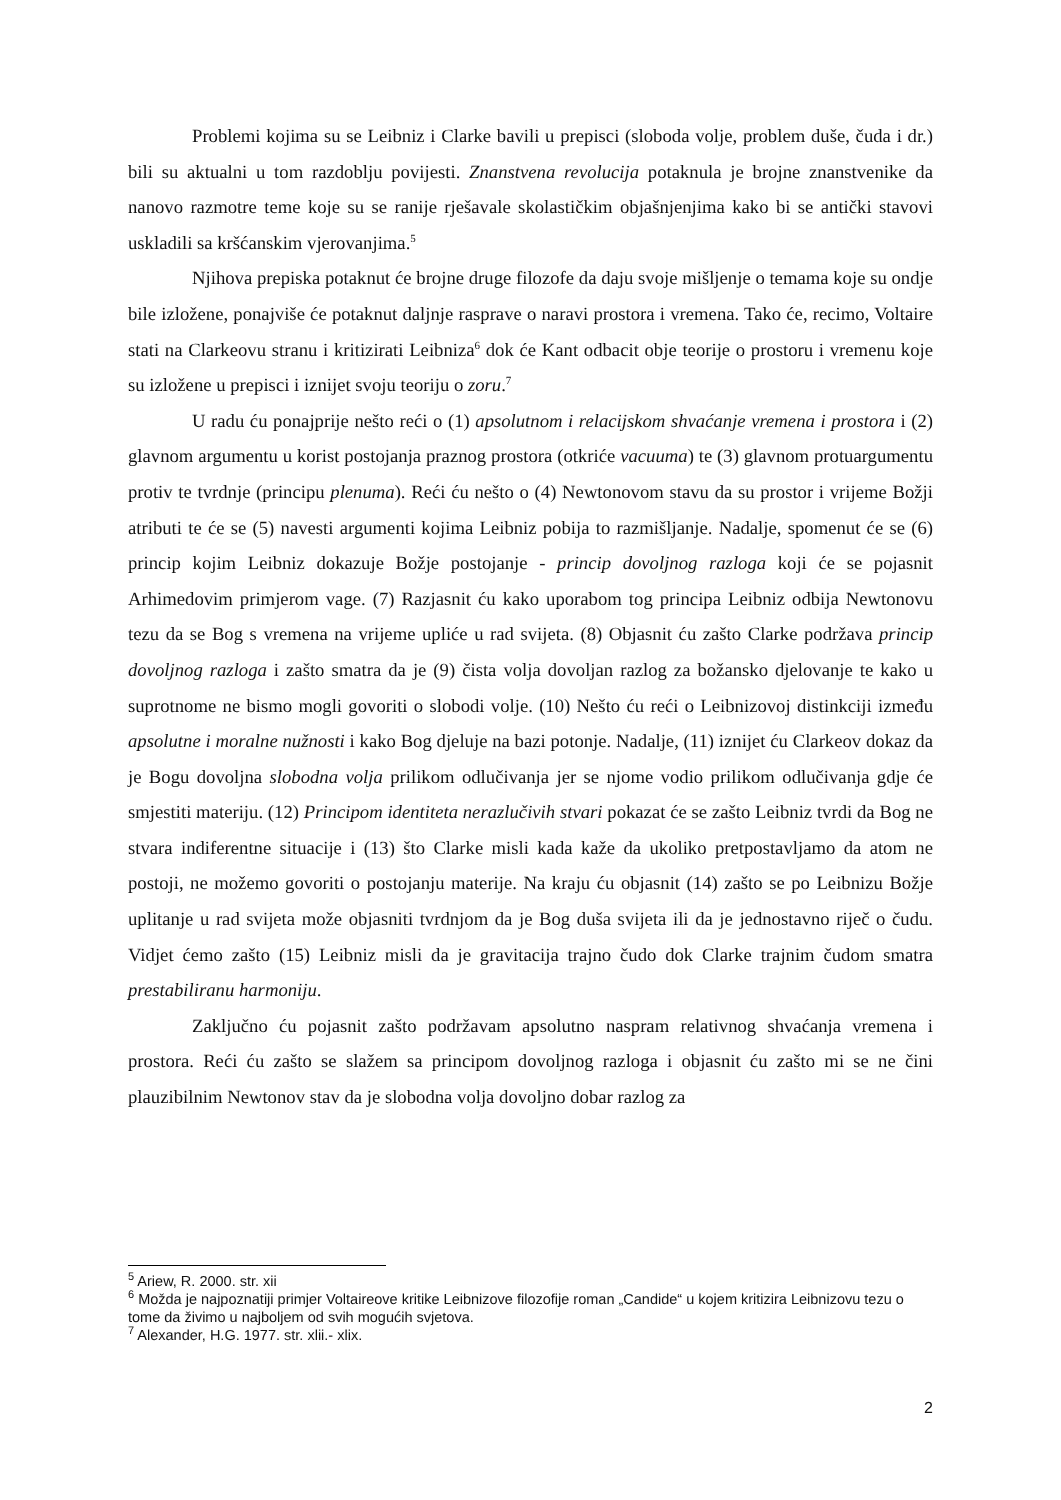Problemi kojima su se Leibniz i Clarke bavili u prepisci (sloboda volje, problem duše, čuda i dr.) bili su aktualni u tom razdoblju povijesti. Znanstvena revolucija potaknula je brojne znanstvenike da nanovo razmotre teme koje su se ranije rješavale skolastičkim objašnjenjima kako bi se antički stavovi uskladili sa kršćanskim vjerovanjima.<sup>5</sup>
Njihova prepiska potaknut će brojne druge filozofe da daju svoje mišljenje o temama koje su ondje bile izložene, ponajviše će potaknut daljnje rasprave o naravi prostora i vremena. Tako će, recimo, Voltaire stati na Clarkeovu stranu i kritizirati Leibniza<sup>6</sup> dok će Kant odbacit obje teorije o prostoru i vremenu koje su izložene u prepisci i iznijet svoju teoriju o zoru.<sup>7</sup>
U radu ću ponajprije nešto reći o (1) apsolutnom i relacijskom shvaćanje vremena i prostora i (2) glavnom argumentu u korist postojanja praznog prostora (otkriće vacuuma) te (3) glavnom protuargumentu protiv te tvrdnje (principu plenuma). Reći ću nešto o (4) Newtonovom stavu da su prostor i vrijeme Božji atributi te će se (5) navesti argumenti kojima Leibniz pobija to razmišljanje. Nadalje, spomenut će se (6) princip kojim Leibniz dokazuje Božje postojanje - princip dovoljnog razloga koji će se pojasnit Arhimedovim primjerom vage. (7) Razjasnit ću kako uporabom tog principa Leibniz odbija Newtonovu tezu da se Bog s vremena na vrijeme upliće u rad svijeta. (8) Objasnit ću zašto Clarke podržava princip dovoljnog razloga i zašto smatra da je (9) čista volja dovoljan razlog za božansko djelovanje te kako u suprotnome ne bismo mogli govoriti o slobodi volje. (10) Nešto ću reći o Leibnizovoj distinkciji između apsolutne i moralne nužnosti i kako Bog djeluje na bazi potonje. Nadalje, (11) iznijet ću Clarkeov dokaz da je Bogu dovoljna slobodna volja prilikom odlučivanja jer se njome vodio prilikom odlučivanja gdje će smjestiti materiju. (12) Principom identiteta nerazlučivih stvari pokazat će se zašto Leibniz tvrdi da Bog ne stvara indiferentne situacije i (13) što Clarke misli kada kaže da ukoliko pretpostavljamo da atom ne postoji, ne možemo govoriti o postojanju materije. Na kraju ću objasnit (14) zašto se po Leibnizu Božje uplitanje u rad svijeta može objasniti tvrdnjom da je Bog duša svijeta ili da je jednostavno riječ o čudu. Vidjet ćemo zašto (15) Leibniz misli da je gravitacija trajno čudo dok Clarke trajnim čudom smatra prestabiliranu harmoniju.
Zaključno ću pojasnit zašto podržavam apsolutno naspram relativnog shvaćanja vremena i prostora. Reći ću zašto se slažem sa principom dovoljnog razloga i objasnit ću zašto mi se ne čini plauzibilnim Newtonov stav da je slobodna volja dovoljno dobar razlog za
<sup>5</sup> Ariew, R. 2000. str. xii
<sup>6</sup> Možda je najpoznatiji primjer Voltaireove kritike Leibnizove filozofije roman „Candide“ u kojem kritizira Leibnizovu tezu o tome da živimo u najboljem od svih mogućih svjetova.
<sup>7</sup> Alexander, H.G. 1977. str. xlii.- xlix.
2